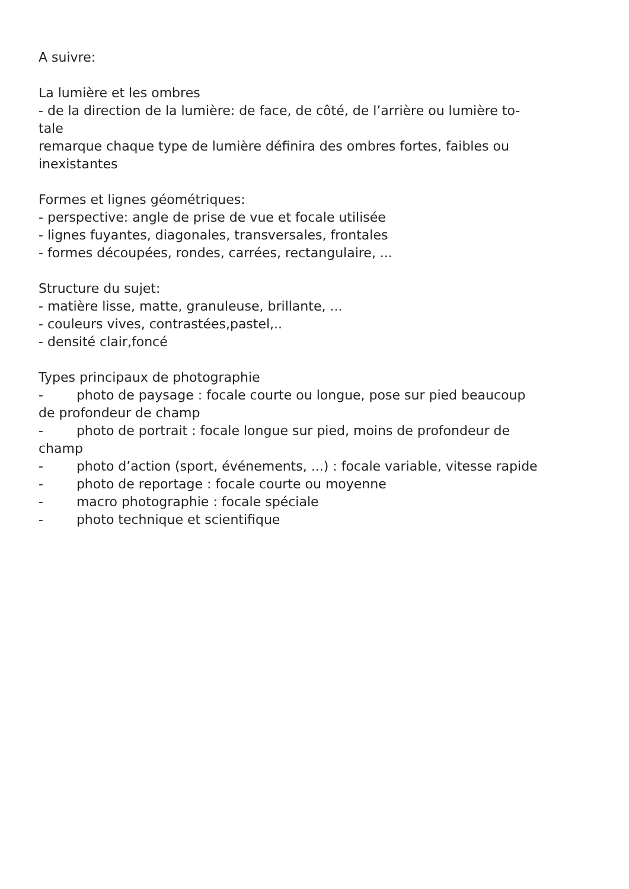A suivre:
La lumière et les ombres
- de la direction de la lumière: de face, de côté, de l’arrière ou lumière to-
tale
remarque chaque type de lumière définira des ombres fortes, faibles ou
inexistantes
Formes et lignes géométriques:
- perspective: angle de prise de vue et focale utilisée
- lignes fuyantes, diagonales, transversales, frontales
- formes découpées, rondes, carrées, rectangulaire, ...
Structure du sujet:
- matière lisse, matte, granuleuse, brillante, ...
- couleurs vives, contrastées,pastel,..
- densité clair,foncé
Types principaux de photographie
- photo de paysage : focale courte ou longue, pose sur pied beaucoup
de profondeur de champ
- photo de portrait : focale longue sur pied, moins de profondeur de
champ
- photo d’action (sport, événements, ...) : focale variable, vitesse rapide
- photo de reportage : focale courte ou moyenne
- macro photographie : focale spéciale
- photo technique et scientifique